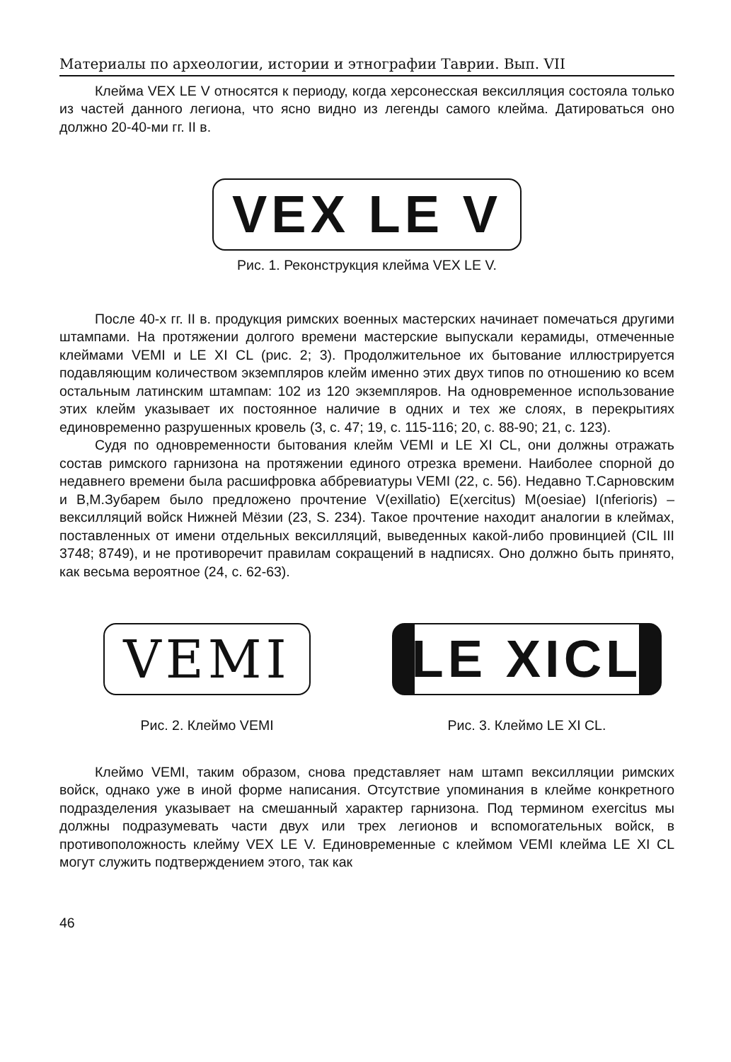Материалы по археологии, истории и этнографии Таврии. Вып. VII
Клейма VEX LE V относятся к периоду, когда херсонесская вексилляция состояла только из частей данного легиона, что ясно видно из легенды самого клейма. Датироваться оно должно 20-40-ми гг. II в.
VEX LE V
Рис. 1. Реконструкция клейма VEX LE V.
После 40-х гг. II в. продукция римских военных мастерских начинает помечаться другими штампами. На протяжении долгого времени мастерские выпускали керамиды, отмеченные клеймами VEMI и LE XI CL (рис. 2; 3). Продолжительное их бытование иллюстрируется подавляющим количеством экземпляров клейм именно этих двух типов по отношению ко всем остальным латинским штампам: 102 из 120 экземпляров. На одновременное использование этих клейм указывает их постоянное наличие в одних и тех же слоях, в перекрытиях единовременно разрушенных кровель (3, с. 47; 19, с. 115-116; 20, с. 88-90; 21, с. 123).
Судя по одновременности бытования клейм VEMI и LE XI CL, они должны отражать состав римского гарнизона на протяжении единого отрезка времени. Наиболее спорной до недавнего времени была расшифровка аббревиатуры VEMI (22, с. 56). Недавно Т.Сарновским и В,М.Зубарем было предложено прочтение V(exillatio) E(xercitus) M(oesiae) I(nferioris) – вексилляций войск Нижней Мёзии (23, S. 234). Такое прочтение находит аналогии в клеймах, поставленных от имени отдельных вексилляций, выведенных какой-либо провинцией (CIL III 3748; 8749), и не противоречит правилам сокращений в надписях. Оно должно быть принято, как весьма вероятное (24, с. 62-63).
VEMI
Рис. 2. Клеймо VEMI
LE XICL
Рис. 3. Клеймо LE XI CL.
Клеймо VEMI, таким образом, снова представляет нам штамп вексилляции римских войск, однако уже в иной форме написания. Отсутствие упоминания в клейме конкретного подразделения указывает на смешанный характер гарнизона. Под термином exercitus мы должны подразумевать части двух или трех легионов и вспомогательных войск, в противоположность клейму VEX LE V. Единовременные с клеймом VEMI клейма LE XI CL могут служить подтверждением этого, так как
46